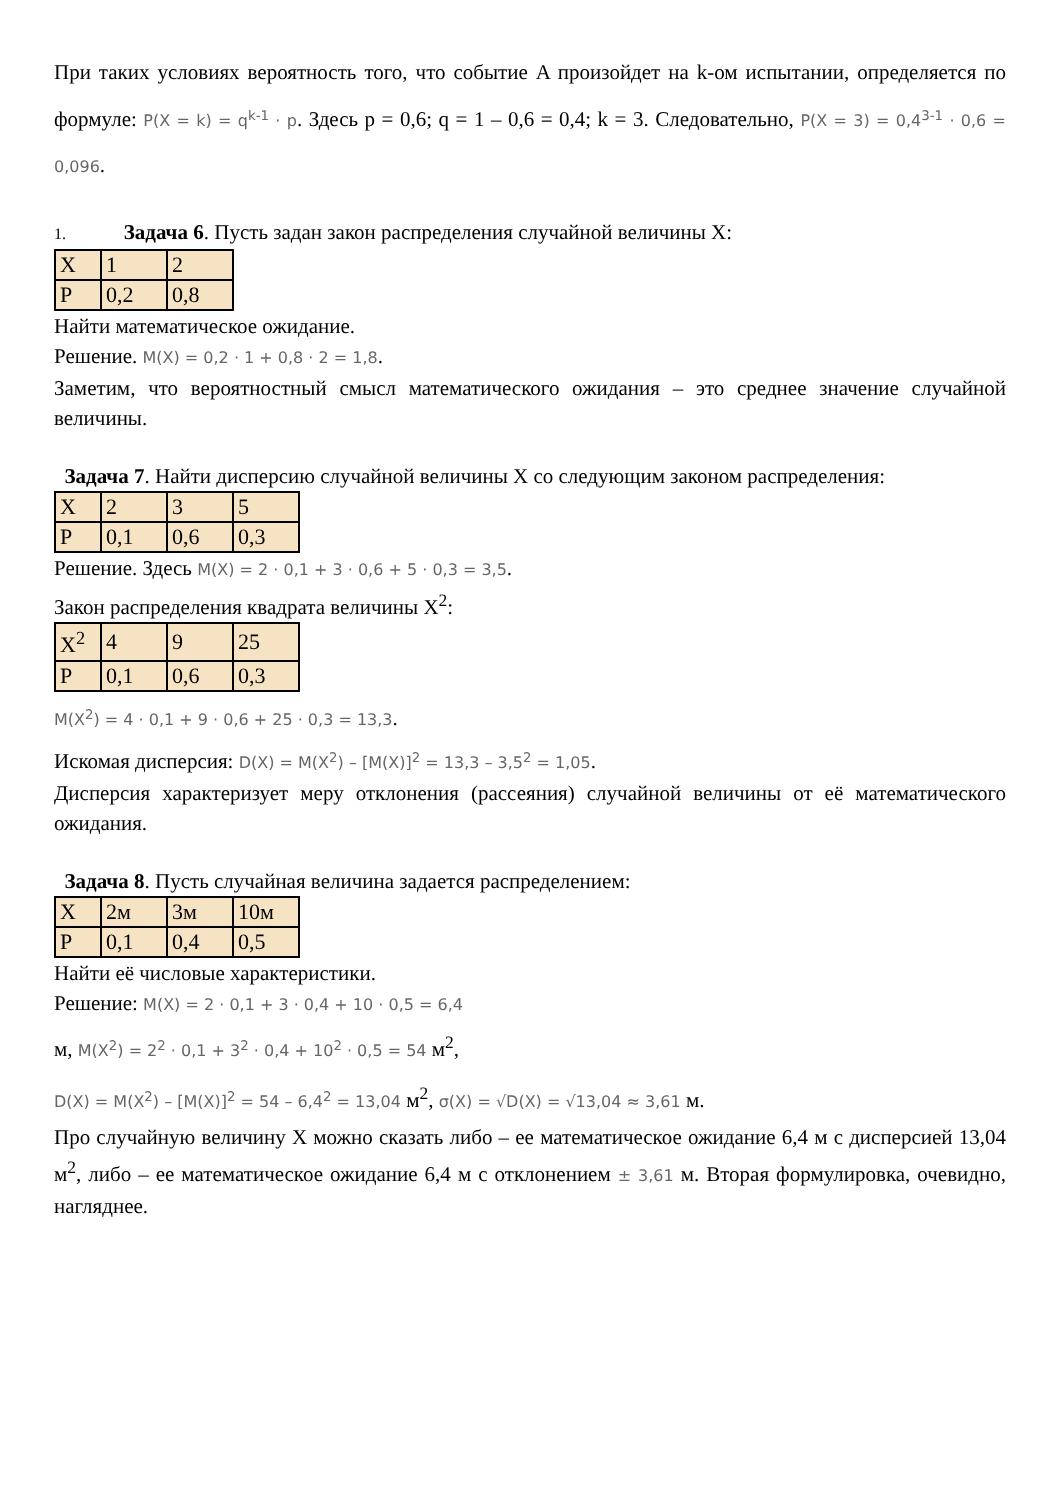При таких условиях вероятность того, что событие A произойдет на k-ом испытании, определяется по формуле: P(X = k) = q<sup>k-1</sup> · p. Здесь p = 0,6; q = 1 – 0,6 = 0,4; k = 3. Следовательно, P(X = 3) = 0,4<sup>3-1</sup> · 0,6 = 0,096.
1. Задача 6. Пусть задан закон распределения случайной величины X:
| X | 1 | 2 |
| P | 0,2 | 0,8 |
Найти математическое ожидание.
Решение. M(X) = 0,2 · 1 + 0,8 · 2 = 1,8.
Заметим, что вероятностный смысл математического ожидания – это среднее значение случайной величины.
Задача 7. Найти дисперсию случайной величины X со следующим законом распределения:
| X | 2 | 3 | 5 |
| P | 0,1 | 0,6 | 0,3 |
Решение. Здесь M(X) = 2 · 0,1 + 3 · 0,6 + 5 · 0,3 = 3,5.
Закон распределения квадрата величины X<sup>2</sup>:
| X<sup>2</sup> | 4 | 9 | 25 |
| P | 0,1 | 0,6 | 0,3 |
M(X<sup>2</sup>) = 4 · 0,1 + 9 · 0,6 + 25 · 0,3 = 13,3.
Искомая дисперсия: D(X) = M(X<sup>2</sup>) – [M(X)]<sup>2</sup> = 13,3 – 3,5<sup>2</sup> = 1,05.
Дисперсия характеризует меру отклонения (рассеяния) случайной величины от её математического ожидания.
Задача 8. Пусть случайная величина задается распределением:
| X | 2м | 3м | 10м |
| P | 0,1 | 0,4 | 0,5 |
Найти её числовые характеристики.
Решение: M(X) = 2 · 0,1 + 3 · 0,4 + 10 · 0,5 = 6,4
м, M(X<sup>2</sup>) = 2<sup>2</sup> · 0,1 + 3<sup>2</sup> · 0,4 + 10<sup>2</sup> · 0,5 = 54 м<sup>2</sup>,
D(X) = M(X<sup>2</sup>) – [M(X)]<sup>2</sup> = 54 – 6,4<sup>2</sup> = 13,04 м<sup>2</sup>, σ(X) = √D(X) = √13,04 ≈ 3,61 м.
Про случайную величину X можно сказать либо – ее математическое ожидание 6,4 м с дисперсией 13,04 м<sup>2</sup>, либо – ее математическое ожидание 6,4 м с отклонением ± 3,61 м. Вторая формулировка, очевидно, нагляднее.